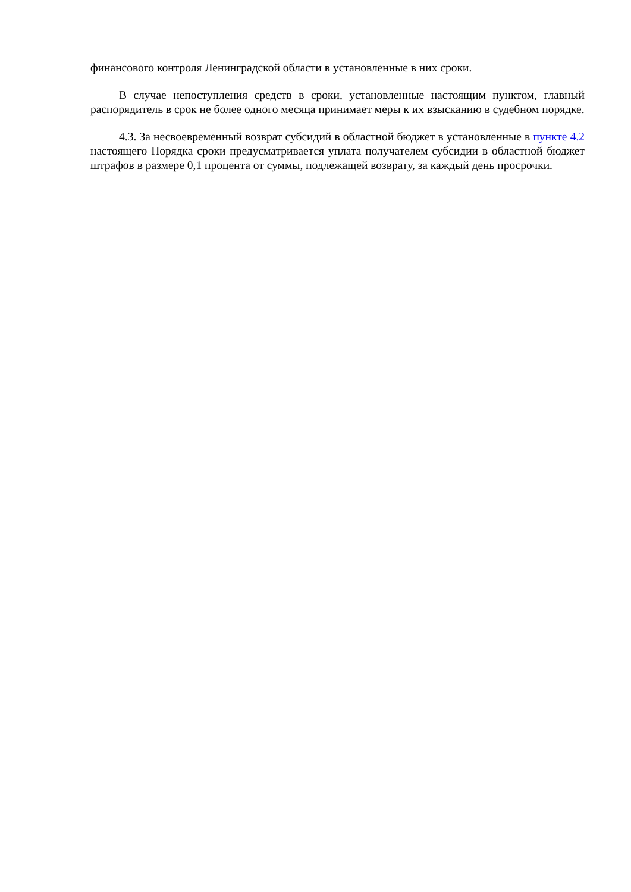финансового контроля Ленинградской области в установленные в них сроки.
В случае непоступления средств в сроки, установленные настоящим пунктом, главный распорядитель в срок не более одного месяца принимает меры к их взысканию в судебном порядке.
4.3. За несвоевременный возврат субсидий в областной бюджет в установленные в пункте 4.2 настоящего Порядка сроки предусматривается уплата получателем субсидии в областной бюджет штрафов в размере 0,1 процента от суммы, подлежащей возврату, за каждый день просрочки.